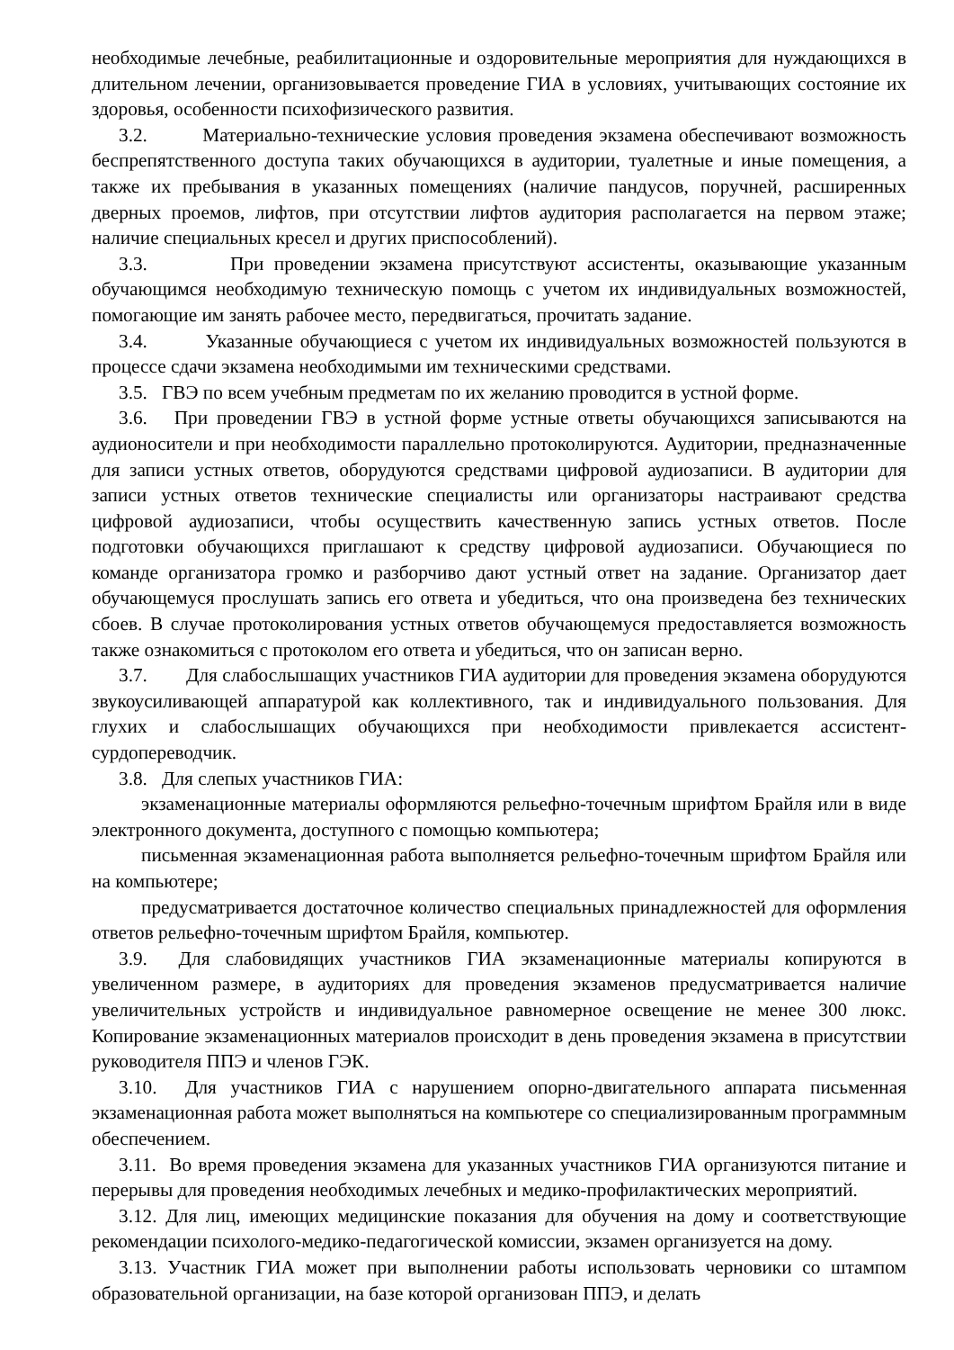необходимые лечебные, реабилитационные и оздоровительные мероприятия для нуждающихся в длительном лечении, организовывается проведение ГИА в условиях, учитывающих состояние их здоровья, особенности психофизического развития.
3.2. Материально-технические условия проведения экзамена обеспечивают возможность беспрепятственного доступа таких обучающихся в аудитории, туалетные и иные помещения, а также их пребывания в указанных помещениях (наличие пандусов, поручней, расширенных дверных проемов, лифтов, при отсутствии лифтов аудитория располагается на первом этаже; наличие специальных кресел и других приспособлений).
3.3. При проведении экзамена присутствуют ассистенты, оказывающие указанным обучающимся необходимую техническую помощь с учетом их индивидуальных возможностей, помогающие им занять рабочее место, передвигаться, прочитать задание.
3.4. Указанные обучающиеся с учетом их индивидуальных возможностей пользуются в процессе сдачи экзамена необходимыми им техническими средствами.
3.5. ГВЭ по всем учебным предметам по их желанию проводится в устной форме.
3.6. При проведении ГВЭ в устной форме устные ответы обучающихся записываются на аудионосители и при необходимости параллельно протоколируются. Аудитории, предназначенные для записи устных ответов, оборудуются средствами цифровой аудиозаписи. В аудитории для записи устных ответов технические специалисты или организаторы настраивают средства цифровой аудиозаписи, чтобы осуществить качественную запись устных ответов. После подготовки обучающихся приглашают к средству цифровой аудиозаписи. Обучающиеся по команде организатора громко и разборчиво дают устный ответ на задание. Организатор дает обучающемуся прослушать запись его ответа и убедиться, что она произведена без технических сбоев. В случае протоколирования устных ответов обучающемуся предоставляется возможность также ознакомиться с протоколом его ответа и убедиться, что он записан верно.
3.7. Для слабослышащих участников ГИА аудитории для проведения экзамена оборудуются звукоусиливающей аппаратурой как коллективного, так и индивидуального пользования. Для глухих и слабослышащих обучающихся при необходимости привлекается ассистент- сурдопереводчик.
3.8. Для слепых участников ГИА:
экзаменационные материалы оформляются рельефно-точечным шрифтом Брайля или в виде электронного документа, доступного с помощью компьютера;
письменная экзаменационная работа выполняется рельефно-точечным шрифтом Брайля или на компьютере;
предусматривается достаточное количество специальных принадлежностей для оформления ответов рельефно-точечным шрифтом Брайля, компьютер.
3.9. Для слабовидящих участников ГИА экзаменационные материалы копируются в увеличенном размере, в аудиториях для проведения экзаменов предусматривается наличие увеличительных устройств и индивидуальное равномерное освещение не менее 300 люкс. Копирование экзаменационных материалов происходит в день проведения экзамена в присутствии руководителя ППЭ и членов ГЭК.
3.10. Для участников ГИА с нарушением опорно-двигательного аппарата письменная экзаменационная работа может выполняться на компьютере со специализированным программным обеспечением.
3.11. Во время проведения экзамена для указанных участников ГИА организуются питание и перерывы для проведения необходимых лечебных и медико-профилактических мероприятий.
3.12. Для лиц, имеющих медицинские показания для обучения на дому и соответствующие рекомендации психолого-медико-педагогической комиссии, экзамен организуется на дому.
3.13. Участник ГИА может при выполнении работы использовать черновики со штампом образовательной организации, на базе которой организован ППЭ, и делать